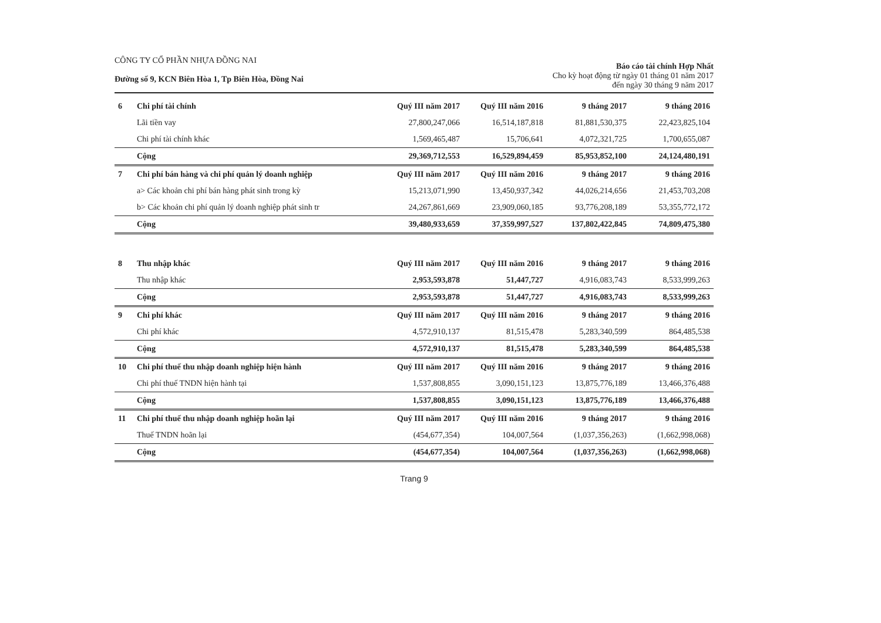CÔNG TY CỔ PHẦN NHỰA ĐỒNG NAI
Đường số 9, KCN Biên Hòa 1, Tp Biên Hòa, Đồng Nai
Báo cáo tài chính Hợp Nhất
Cho kỳ hoạt động từ ngày 01 tháng 01 năm 2017
đến ngày 30 tháng 9 năm 2017
| 6 | Chi phí tài chính | Quý III năm 2017 | Quý III năm 2016 | 9 tháng 2017 | 9 tháng 2016 |
| | Lãi tiền vay | 27,800,247,066 | 16,514,187,818 | 81,881,530,375 | 22,423,825,104 |
| | Chi phí tài chính khác | 1,569,465,487 | 15,706,641 | 4,072,321,725 | 1,700,655,087 |
| | Cộng | 29,369,712,553 | 16,529,894,459 | 85,953,852,100 | 24,124,480,191 |
| 7 | Chi phí bán hàng và chi phí quản lý doanh nghiệp | Quý III năm 2017 | Quý III năm 2016 | 9 tháng 2017 | 9 tháng 2016 |
| | a> Các khoản chi phí bán hàng phát sinh trong kỳ | 15,213,071,990 | 13,450,937,342 | 44,026,214,656 | 21,453,703,208 |
| | b> Các khoản chi phí quản lý doanh nghiệp phát sinh tr | 24,267,861,669 | 23,909,060,185 | 93,776,208,189 | 53,355,772,172 |
| | Cộng | 39,480,933,659 | 37,359,997,527 | 137,802,422,845 | 74,809,475,380 |
| 8 | Thu nhập khác | Quý III năm 2017 | Quý III năm 2016 | 9 tháng 2017 | 9 tháng 2016 |
| | Thu nhập khác | 2,953,593,878 | 51,447,727 | 4,916,083,743 | 8,533,999,263 |
| | Cộng | 2,953,593,878 | 51,447,727 | 4,916,083,743 | 8,533,999,263 |
| 9 | Chi phí khác | Quý III năm 2017 | Quý III năm 2016 | 9 tháng 2017 | 9 tháng 2016 |
| | Chi phí khác | 4,572,910,137 | 81,515,478 | 5,283,340,599 | 864,485,538 |
| | Cộng | 4,572,910,137 | 81,515,478 | 5,283,340,599 | 864,485,538 |
| 10 | Chi phí thuế thu nhập doanh nghiệp hiện hành | Quý III năm 2017 | Quý III năm 2016 | 9 tháng 2017 | 9 tháng 2016 |
| | Chi phí thuế TNDN hiện hành tại | 1,537,808,855 | 3,090,151,123 | 13,875,776,189 | 13,466,376,488 |
| | Cộng | 1,537,808,855 | 3,090,151,123 | 13,875,776,189 | 13,466,376,488 |
| 11 | Chi phí thuế thu nhập doanh nghiệp hoãn lại | Quý III năm 2017 | Quý III năm 2016 | 9 tháng 2017 | 9 tháng 2016 |
| | Thuế TNDN hoãn lại | (454,677,354) | 104,007,564 | (1,037,356,263) | (1,662,998,068) |
| | Cộng | (454,677,354) | 104,007,564 | (1,037,356,263) | (1,662,998,068) |
Trang 9